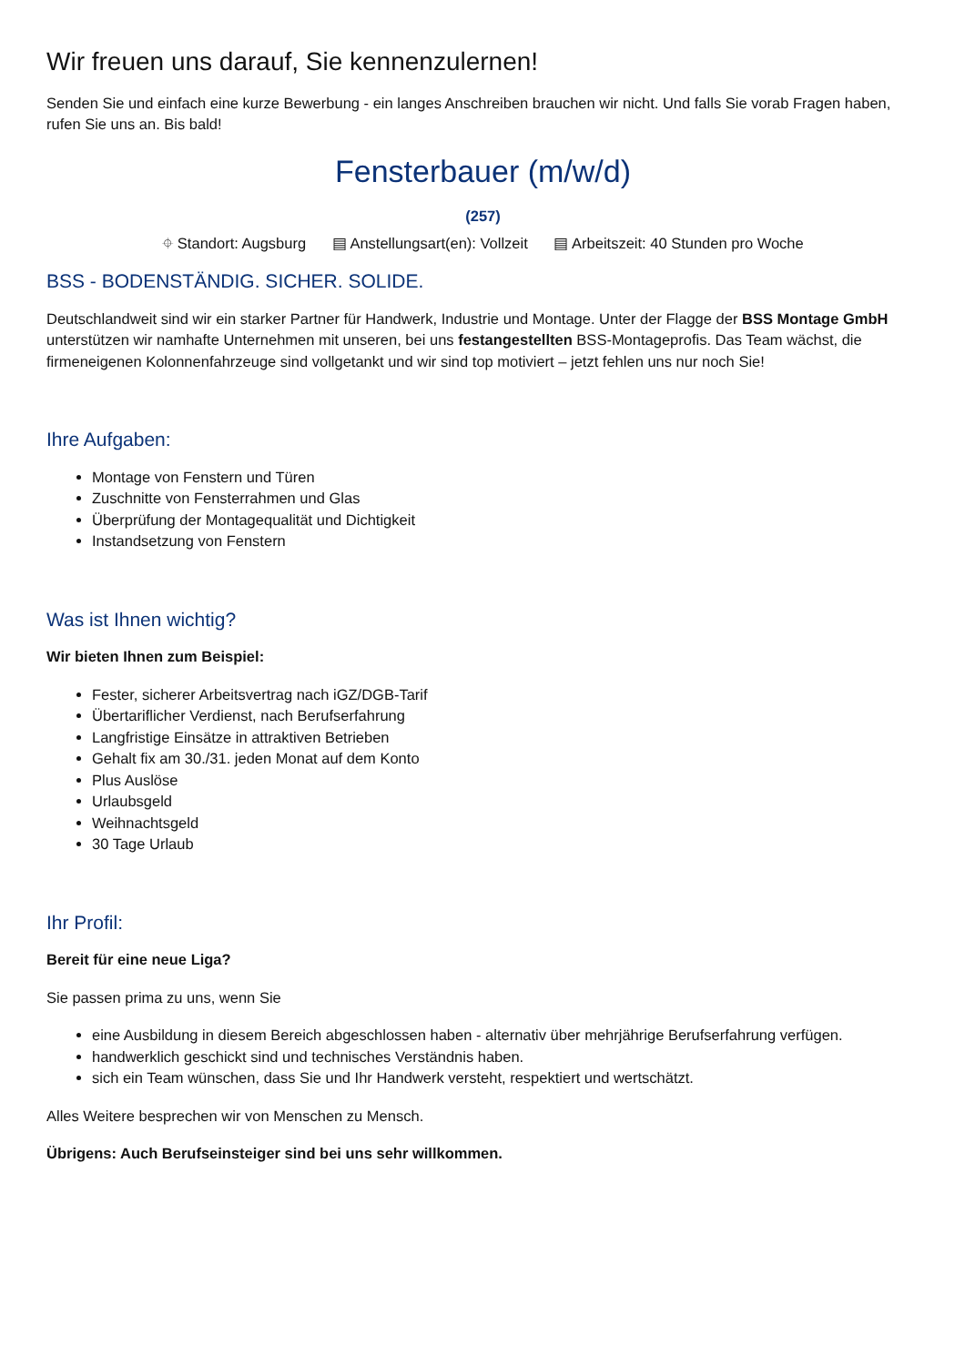Wir freuen uns darauf, Sie kennenzulernen!
Senden Sie und einfach eine kurze Bewerbung - ein langes Anschreiben brauchen wir nicht. Und falls Sie vorab Fragen haben, rufen Sie uns an. Bis bald!
Fensterbauer (m/w/d)
(257)
⌖ Standort: Augsburg ▤ Anstellungsart(en): Vollzeit ▤ Arbeitszeit: 40 Stunden pro Woche
BSS - BODENSTÄNDIG. SICHER. SOLIDE.
Deutschlandweit sind wir ein starker Partner für Handwerk, Industrie und Montage. Unter der Flagge der BSS Montage GmbH unterstützen wir namhafte Unternehmen mit unseren, bei uns festangestellten BSS-Montageprofis. Das Team wächst, die firmeneigenen Kolonnenfahrzeuge sind vollgetankt und wir sind top motiviert – jetzt fehlen uns nur noch Sie!
Ihre Aufgaben:
Montage von Fenstern und Türen
Zuschnitte von Fensterrahmen und Glas
Überprüfung der Montagequalität und Dichtigkeit
Instandsetzung von Fenstern
Was ist Ihnen wichtig?
Wir bieten Ihnen zum Beispiel:
Fester, sicherer Arbeitsvertrag nach iGZ/DGB-Tarif
Übertariflicher Verdienst, nach Berufserfahrung
Langfristige Einsätze in attraktiven Betrieben
Gehalt fix am 30./31. jeden Monat auf dem Konto
Plus Auslöse
Urlaubsgeld
Weihnachtsgeld
30 Tage Urlaub
Ihr Profil:
Bereit für eine neue Liga?
Sie passen prima zu uns, wenn Sie
eine Ausbildung in diesem Bereich abgeschlossen haben - alternativ über mehrjährige Berufserfahrung verfügen.
handwerklich geschickt sind und technisches Verständnis haben.
sich ein Team wünschen, dass Sie und Ihr Handwerk versteht, respektiert und wertschätzt.
Alles Weitere besprechen wir von Menschen zu Mensch.
Übrigens: Auch Berufseinsteiger sind bei uns sehr willkommen.